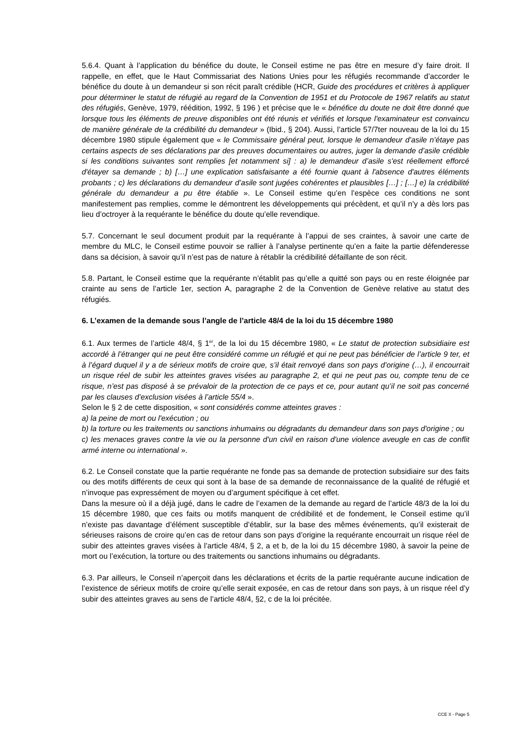5.6.4. Quant à l’application du bénéfice du doute, le Conseil estime ne pas être en mesure d’y faire droit. Il rappelle, en effet, que le Haut Commissariat des Nations Unies pour les réfugiés recommande d’accorder le bénéfice du doute à un demandeur si son récit paraît crédible (HCR, Guide des procédures et critères à appliquer pour déterminer le statut de réfugié au regard de la Convention de 1951 et du Protocole de 1967 relatifs au statut des réfugiés, Genève, 1979, réédition, 1992, § 196 ) et précise que le « bénéfice du doute ne doit être donné que lorsque tous les éléments de preuve disponibles ont été réunis et vérifiés et lorsque l'examinateur est convaincu de manière générale de la crédibilité du demandeur » (Ibid., § 204). Aussi, l’article 57/7ter nouveau de la loi du 15 décembre 1980 stipule également que « le Commissaire général peut, lorsque le demandeur d’asile n’étaye pas certains aspects de ses déclarations par des preuves documentaires ou autres, juger la demande d’asile crédible si les conditions suivantes sont remplies [et notamment si] : a) le demandeur d’asile s'est réellement efforcé d'étayer sa demande ; b) […] une explication satisfaisante a été fournie quant à l'absence d'autres éléments probants ; c) les déclarations du demandeur d’asile sont jugées cohérentes et plausibles […] ; […] e) la crédibilité générale du demandeur a pu être établie ». Le Conseil estime qu’en l’espèce ces conditions ne sont manifestement pas remplies, comme le démontrent les développements qui précèdent, et qu’il n’y a dès lors pas lieu d’octroyer à la requérante le bénéfice du doute qu’elle revendique.
5.7. Concernant le seul document produit par la requérante à l’appui de ses craintes, à savoir une carte de membre du MLC, le Conseil estime pouvoir se rallier à l’analyse pertinente qu’en a faite la partie défenderesse dans sa décision, à savoir qu’il n’est pas de nature à rétablir la crédibilité défaillante de son récit.
5.8. Partant, le Conseil estime que la requérante n’établit pas qu’elle a quitté son pays ou en reste éloignée par crainte au sens de l’article 1er, section A, paragraphe 2 de la Convention de Genève relative au statut des réfugiés.
6. L’examen de la demande sous l’angle de l’article 48/4 de la loi du 15 décembre 1980
6.1. Aux termes de l’article 48/4, § 1<sup>er</sup>, de la loi du 15 décembre 1980, « Le statut de protection subsidiaire est accordé à l’étranger qui ne peut être considéré comme un réfugié et qui ne peut pas bénéficier de l’article 9 ter, et à l’égard duquel il y a de sérieux motifs de croire que, s’il était renvoyé dans son pays d’origine (…), il encourrait un risque réel de subir les atteintes graves visées au paragraphe 2, et qui ne peut pas ou, compte tenu de ce risque, n’est pas disposé à se prévaloir de la protection de ce pays et ce, pour autant qu’il ne soit pas concerné par les clauses d’exclusion visées à l’article 55/4 ».
Selon le § 2 de cette disposition, « sont considérés comme atteintes graves :
a) la peine de mort ou l'exécution ; ou
b) la torture ou les traitements ou sanctions inhumains ou dégradants du demandeur dans son pays d'origine ; ou
c) les menaces graves contre la vie ou la personne d'un civil en raison d'une violence aveugle en cas de conflit armé interne ou international ».
6.2. Le Conseil constate que la partie requérante ne fonde pas sa demande de protection subsidiaire sur des faits ou des motifs différents de ceux qui sont à la base de sa demande de reconnaissance de la qualité de réfugié et n’invoque pas expressément de moyen ou d’argument spécifique à cet effet.
Dans la mesure où il a déjà jugé, dans le cadre de l’examen de la demande au regard de l’article 48/3 de la loi du 15 décembre 1980, que ces faits ou motifs manquent de crédibilité et de fondement, le Conseil estime qu’il n’existe pas davantage d’élément susceptible d’établir, sur la base des mêmes événements, qu’il existerait de sérieuses raisons de croire qu’en cas de retour dans son pays d’origine la requérante encourrait un risque réel de subir des atteintes graves visées à l’article 48/4, § 2, a et b, de la loi du 15 décembre 1980, à savoir la peine de mort ou l’exécution, la torture ou des traitements ou sanctions inhumains ou dégradants.
6.3. Par ailleurs, le Conseil n’aperçoit dans les déclarations et écrits de la partie requérante aucune indication de l’existence de sérieux motifs de croire qu’elle serait exposée, en cas de retour dans son pays, à un risque réel d’y subir des atteintes graves au sens de l’article 48/4, §2, c de la loi précitée.
CCE X - Page 5